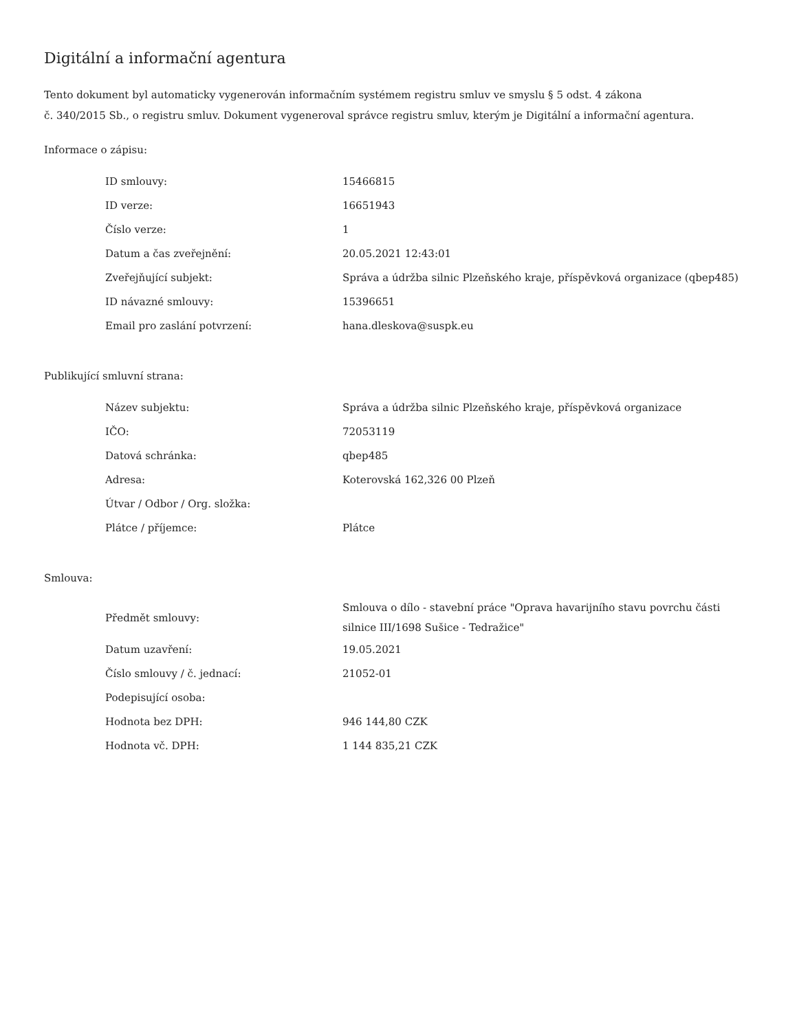Digitální a informační agentura
Tento dokument byl automaticky vygenerován informačním systémem registru smluv ve smyslu § 5 odst. 4 zákona
č. 340/2015 Sb., o registru smluv. Dokument vygeneroval správce registru smluv, kterým je Digitální a informační agentura.
Informace o zápisu:
| ID smlouvy: | 15466815 |
| ID verze: | 16651943 |
| Číslo verze: | 1 |
| Datum a čas zveřejnění: | 20.05.2021 12:43:01 |
| Zveřejňující subjekt: | Správa a údržba silnic Plzeňského kraje, příspěvková organizace (qbep485) |
| ID návazné smlouvy: | 15396651 |
| Email pro zaslání potvrzení: | hana.dleskova@suspk.eu |
Publikující smluvní strana:
| Název subjektu: | Správa a údržba silnic Plzeňského kraje, příspěvková organizace |
| IČO: | 72053119 |
| Datová schránka: | qbep485 |
| Adresa: | Koterovská 162,326 00 Plzeň |
| Útvar / Odbor / Org. složka: | |
| Plátce / příjemce: | Plátce |
Smlouva:
| Předmět smlouvy: | Smlouva o dílo - stavební práce "Oprava havarijního stavu povrchu části silnice III/1698 Sušice - Tedražice" |
| Datum uzavření: | 19.05.2021 |
| Číslo smlouvy / č. jednací: | 21052-01 |
| Podepisující osoba: | |
| Hodnota bez DPH: | 946 144,80 CZK |
| Hodnota vč. DPH: | 1 144 835,21 CZK |